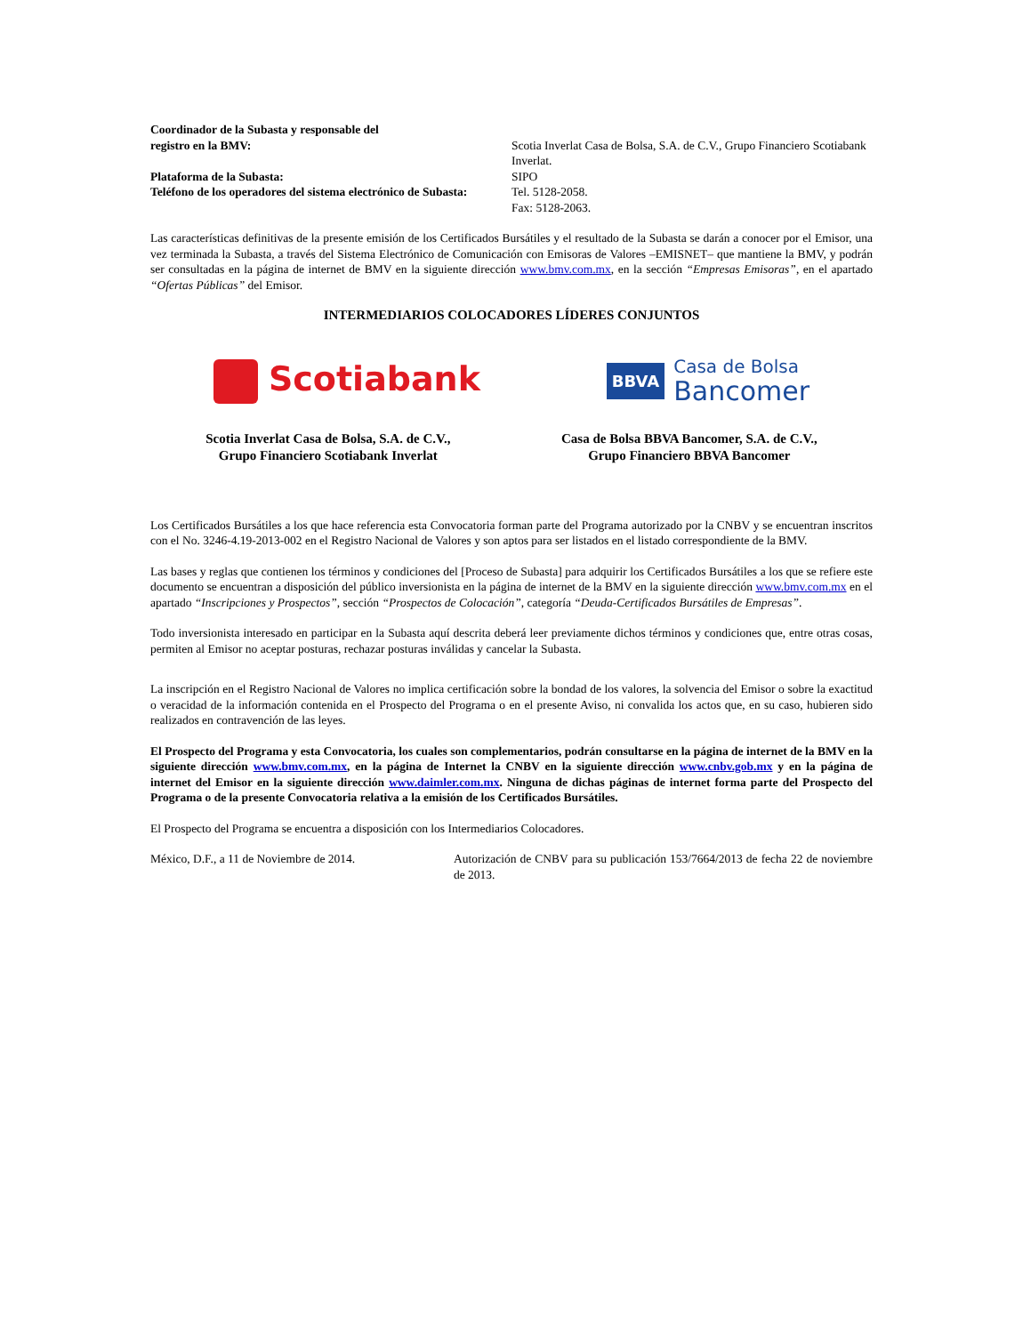Coordinador de la Subasta y responsable del
registro en la BMV:
Scotia Inverlat Casa de Bolsa, S.A. de C.V., Grupo Financiero Scotiabank Inverlat.
Plataforma de la Subasta: SIPO
Teléfono de los operadores del sistema electrónico de Subasta:
Tel. 5128-2058.
Fax: 5128-2063.
Las características definitivas de la presente emisión de los Certificados Bursátiles y el resultado de la Subasta se darán a conocer por el Emisor, una vez terminada la Subasta, a través del Sistema Electrónico de Comunicación con Emisoras de Valores –EMISNET– que mantiene la BMV, y podrán ser consultadas en la página de internet de BMV en la siguiente dirección www.bmv.com.mx, en la sección “Empresas Emisoras”, en el apartado “Ofertas Públicas” del Emisor.
INTERMEDIARIOS COLOCADORES LÍDERES CONJUNTOS
Scotiabank
BBVA Casa de Bolsa
Bancomer
Scotia Inverlat Casa de Bolsa, S.A. de C.V.,
Grupo Financiero Scotiabank Inverlat
Casa de Bolsa BBVA Bancomer, S.A. de C.V.,
Grupo Financiero BBVA Bancomer
Los Certificados Bursátiles a los que hace referencia esta Convocatoria forman parte del Programa autorizado por la CNBV y se encuentran inscritos con el No. 3246-4.19-2013-002 en el Registro Nacional de Valores y son aptos para ser listados en el listado correspondiente de la BMV.
Las bases y reglas que contienen los términos y condiciones del [Proceso de Subasta] para adquirir los Certificados Bursátiles a los que se refiere este documento se encuentran a disposición del público inversionista en la página de internet de la BMV en la siguiente dirección www.bmv.com.mx en el apartado “Inscripciones y Prospectos”, sección “Prospectos de Colocación”, categoría “Deuda-Certificados Bursátiles de Empresas”.
Todo inversionista interesado en participar en la Subasta aquí descrita deberá leer previamente dichos términos y condiciones que, entre otras cosas, permiten al Emisor no aceptar posturas, rechazar posturas inválidas y cancelar la Subasta.
La inscripción en el Registro Nacional de Valores no implica certificación sobre la bondad de los valores, la solvencia del Emisor o sobre la exactitud o veracidad de la información contenida en el Prospecto del Programa o en el presente Aviso, ni convalida los actos que, en su caso, hubieren sido realizados en contravención de las leyes.
El Prospecto del Programa y esta Convocatoria, los cuales son complementarios, podrán consultarse en la página de internet de la BMV en la siguiente dirección www.bmv.com.mx, en la página de Internet la CNBV en la siguiente dirección www.cnbv.gob.mx y en la página de internet del Emisor en la siguiente dirección www.daimler.com.mx. Ninguna de dichas páginas de internet forma parte del Prospecto del Programa o de la presente Convocatoria relativa a la emisión de los Certificados Bursátiles.
El Prospecto del Programa se encuentra a disposición con los Intermediarios Colocadores.
México, D.F., a 11 de Noviembre de 2014. Autorización de CNBV para su publicación 153/7664/2013 de fecha 22 de noviembre de 2013.